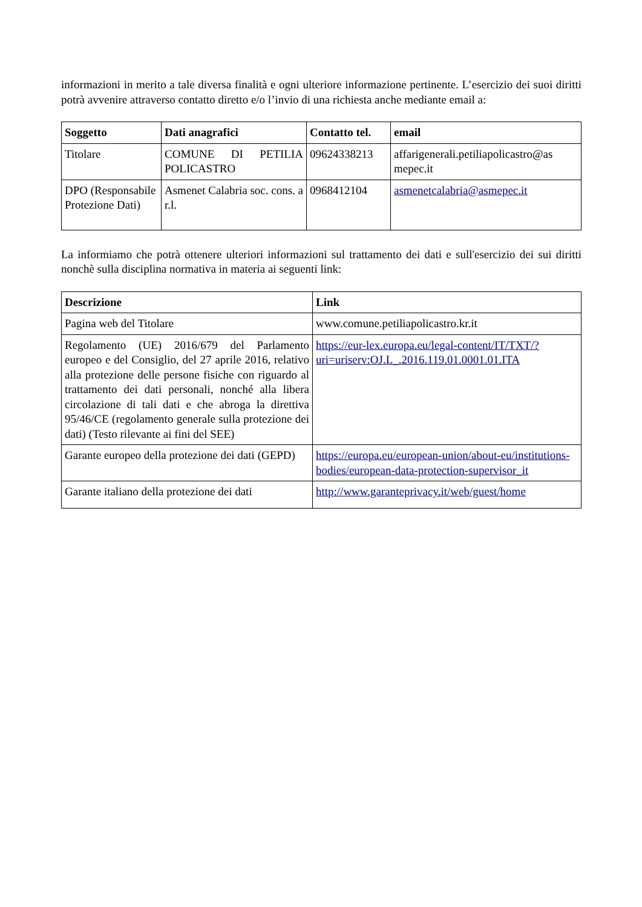informazioni in merito a tale diversa finalità e ogni ulteriore informazione pertinente. L’esercizio dei suoi diritti potrà avvenire attraverso contatto diretto e/o l’invio di una richiesta anche mediante email a:
| Soggetto | Dati anagrafici | Contatto tel. | email |
| --- | --- | --- | --- |
| Titolare | COMUNE DI PETILIA POLICASTRO | 09624338213 | affarigenerali.petiliapolicastro@as mepec.it |
| DPO (Responsabile Protezione Dati) | Asmenet Calabria soc. cons. a r.l. | 0968412104 | asmenetcalabria@asmepec.it |
La informiamo che potrà ottenere ulteriori informazioni sul trattamento dei dati e sull'esercizio dei sui diritti nonchè sulla disciplina normativa in materia ai seguenti link:
| Descrizione | Link |
| --- | --- |
| Pagina web del Titolare | www.comune.petiliapolicastro.kr.it |
| Regolamento (UE) 2016/679 del Parlamento europeo e del Consiglio, del 27 aprile 2016, relativo alla protezione delle persone fisiche con riguardo al trattamento dei dati personali, nonché alla libera circolazione di tali dati e che abroga la direttiva 95/46/CE (regolamento generale sulla protezione dei dati) (Testo rilevante ai fini del SEE) | https://eur-lex.europa.eu/legal-content/IT/TXT/?uri=uriserv:OJ.L_.2016.119.01.0001.01.ITA |
| Garante europeo della protezione dei dati (GEPD) | https://europa.eu/european-union/about-eu/institutions-bodies/european-data-protection-supervisor_it |
| Garante italiano della protezione dei dati | http://www.garanteprivacy.it/web/guest/home |